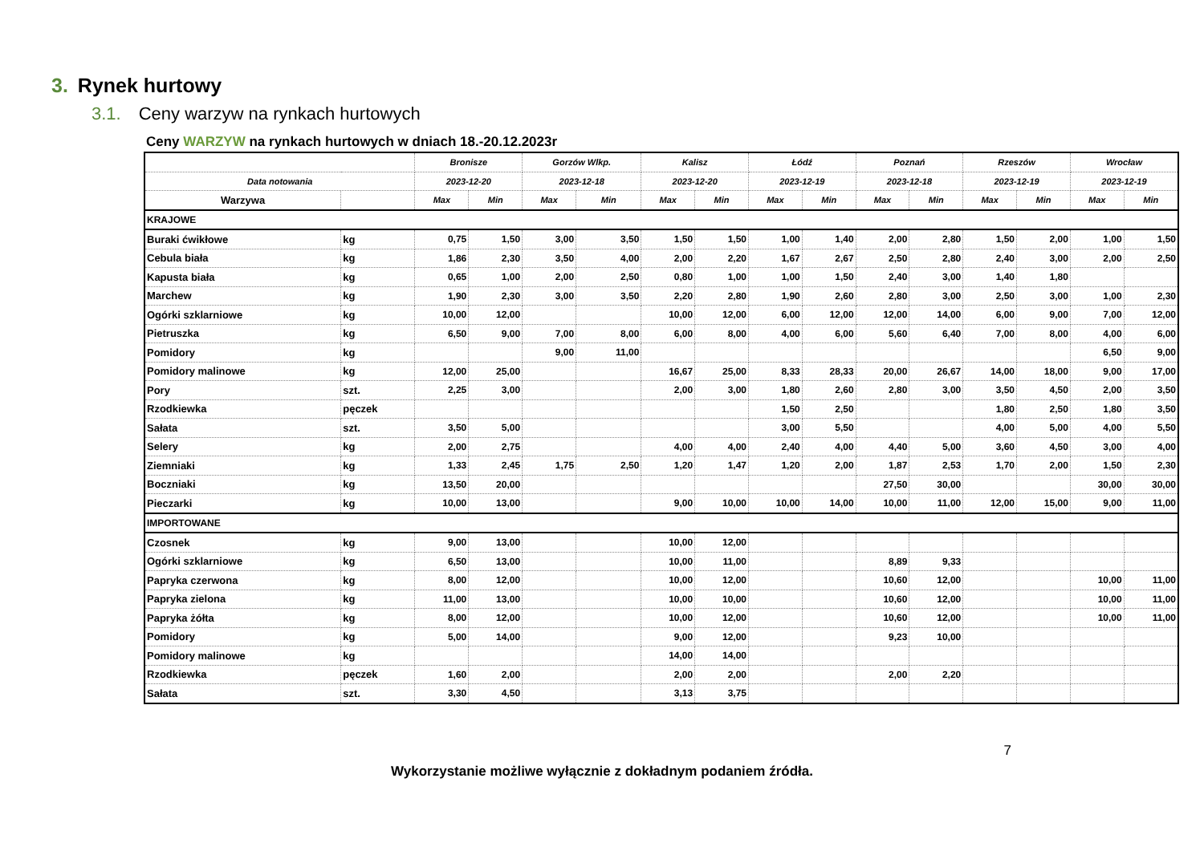3. Rynek hurtowy
3.1. Ceny warzyw na rynkach hurtowych
Ceny WARZYW na rynkach hurtowych w dniach 18.-20.12.2023r
| | | Bronisze | | Gorzów Wlkp. | | Kalisz | | Łódź | | Poznań | | Rzeszów | | Wrocław | |
| --- | --- | --- | --- | --- | --- | --- | --- | --- | --- | --- | --- | --- | --- | --- | --- |
| Data notowania | | 2023-12-20 | | 2023-12-18 | | 2023-12-20 | | 2023-12-19 | | 2023-12-18 | | 2023-12-19 | | 2023-12-19 | |
| Warzywa | | Max | Min | Max | Min | Max | Min | Max | Min | Max | Min | Max | Min | Max | Min |
| KRAJOWE | | | | | | | | | | | | | | | |
| Buraki ćwikłowe | kg | 0,75 | 1,50 | 3,00 | 3,50 | 1,50 | 1,50 | 1,00 | 1,40 | 2,00 | 2,80 | 1,50 | 2,00 | 1,00 | 1,50 |
| Cebula biała | kg | 1,86 | 2,30 | 3,50 | 4,00 | 2,00 | 2,20 | 1,67 | 2,67 | 2,50 | 2,80 | 2,40 | 3,00 | 2,00 | 2,50 |
| Kapusta biała | kg | 0,65 | 1,00 | 2,00 | 2,50 | 0,80 | 1,00 | 1,00 | 1,50 | 2,40 | 3,00 | 1,40 | 1,80 | | |
| Marchew | kg | 1,90 | 2,30 | 3,00 | 3,50 | 2,20 | 2,80 | 1,90 | 2,60 | 2,80 | 3,00 | 2,50 | 3,00 | 1,00 | 2,30 |
| Ogórki szklarniowe | kg | 10,00 | 12,00 | | | 10,00 | 12,00 | 6,00 | 12,00 | 12,00 | 14,00 | 6,00 | 9,00 | 7,00 | 12,00 |
| Pietruszka | kg | 6,50 | 9,00 | 7,00 | 8,00 | 6,00 | 8,00 | 4,00 | 6,00 | 5,60 | 6,40 | 7,00 | 8,00 | 4,00 | 6,00 |
| Pomidory | kg | | | 9,00 | 11,00 | | | | | | | | | 6,50 | 9,00 |
| Pomidory malinowe | kg | 12,00 | 25,00 | | | 16,67 | 25,00 | 8,33 | 28,33 | 20,00 | 26,67 | 14,00 | 18,00 | 9,00 | 17,00 |
| Pory | szt. | 2,25 | 3,00 | | | 2,00 | 3,00 | 1,80 | 2,60 | 2,80 | 3,00 | 3,50 | 4,50 | 2,00 | 3,50 |
| Rzodkiewka | pęczek | | | | | | | 1,50 | 2,50 | | | 1,80 | 2,50 | 1,80 | 3,50 |
| Sałata | szt. | 3,50 | 5,00 | | | | | 3,00 | 5,50 | | | 4,00 | 5,00 | 4,00 | 5,50 |
| Selery | kg | 2,00 | 2,75 | | | 4,00 | 4,00 | 2,40 | 4,00 | 4,40 | 5,00 | 3,60 | 4,50 | 3,00 | 4,00 |
| Ziemniaki | kg | 1,33 | 2,45 | 1,75 | 2,50 | 1,20 | 1,47 | 1,20 | 2,00 | 1,87 | 2,53 | 1,70 | 2,00 | 1,50 | 2,30 |
| Boczniaki | kg | 13,50 | 20,00 | | | | | | | 27,50 | 30,00 | | | 30,00 | 30,00 |
| Pieczarki | kg | 10,00 | 13,00 | | | 9,00 | 10,00 | 10,00 | 14,00 | 10,00 | 11,00 | 12,00 | 15,00 | 9,00 | 11,00 |
| IMPORTOWANE | | | | | | | | | | | | | | | |
| Czosnek | kg | 9,00 | 13,00 | | | 10,00 | 12,00 | | | | | | | | |
| Ogórki szklarniowe | kg | 6,50 | 13,00 | | | 10,00 | 11,00 | | | 8,89 | 9,33 | | | | |
| Papryka czerwona | kg | 8,00 | 12,00 | | | 10,00 | 12,00 | | | 10,60 | 12,00 | | | 10,00 | 11,00 |
| Papryka zielona | kg | 11,00 | 13,00 | | | 10,00 | 10,00 | | | 10,60 | 12,00 | | | 10,00 | 11,00 |
| Papryka żółta | kg | 8,00 | 12,00 | | | 10,00 | 12,00 | | | 10,60 | 12,00 | | | 10,00 | 11,00 |
| Pomidory | kg | 5,00 | 14,00 | | | 9,00 | 12,00 | | | 9,23 | 10,00 | | | | |
| Pomidory malinowe | kg | | | | | 14,00 | 14,00 | | | | | | | | |
| Rzodkiewka | pęczek | 1,60 | 2,00 | | | 2,00 | 2,00 | | | 2,00 | 2,20 | | | | |
| Sałata | szt. | 3,30 | 4,50 | | | 3,13 | 3,75 | | | | | | | | |
7
Wykorzystanie możliwe wyłącznie z dokładnym podaniem źródła.